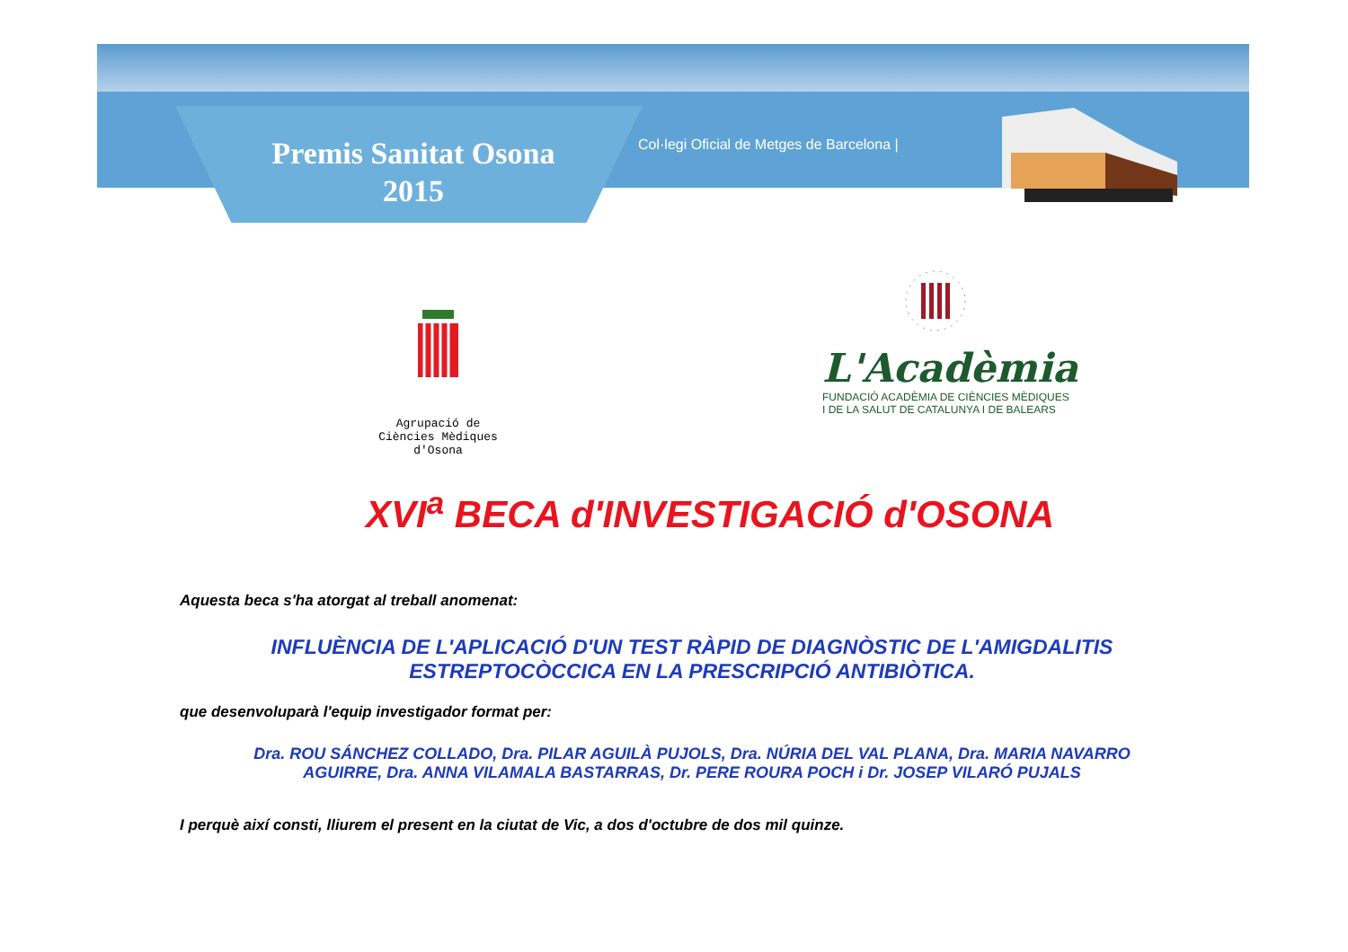Premis Sanitat Osona
2015
Col·legi Oficial de Metges de Barcelona |
Agrupació de Ciències Mèdiques d'Osona
L'Acadèmia
FUNDACIÓ ACADÈMIA DE CIÈNCIES MÈDIQUES
I DE LA SALUT DE CATALUNYA I DE BALEARS
XVI<sup>a</sup> BECA d'INVESTIGACIÓ d'OSONA
Aquesta beca s'ha atorgat al treball anomenat:
INFLUÈNCIA DE L'APLICACIÓ D'UN TEST RÀPID DE DIAGNÒSTIC DE L'AMIGDALITIS
ESTREPTOCÒCCICA EN LA PRESCRIPCIÓ ANTIBIÒTICA.
que desenvoluparà l'equip investigador format per:
Dra. ROU SÁNCHEZ COLLADO, Dra. PILAR AGUILÀ PUJOLS, Dra. NÚRIA DEL VAL PLANA, Dra. MARIA NAVARRO
AGUIRRE, Dra. ANNA VILAMALA BASTARRAS, Dr. PERE ROURA POCH i Dr. JOSEP VILARÓ PUJALS
I perquè així consti, lliurem el present en la ciutat de Vic, a dos d'octubre de dos mil quinze.